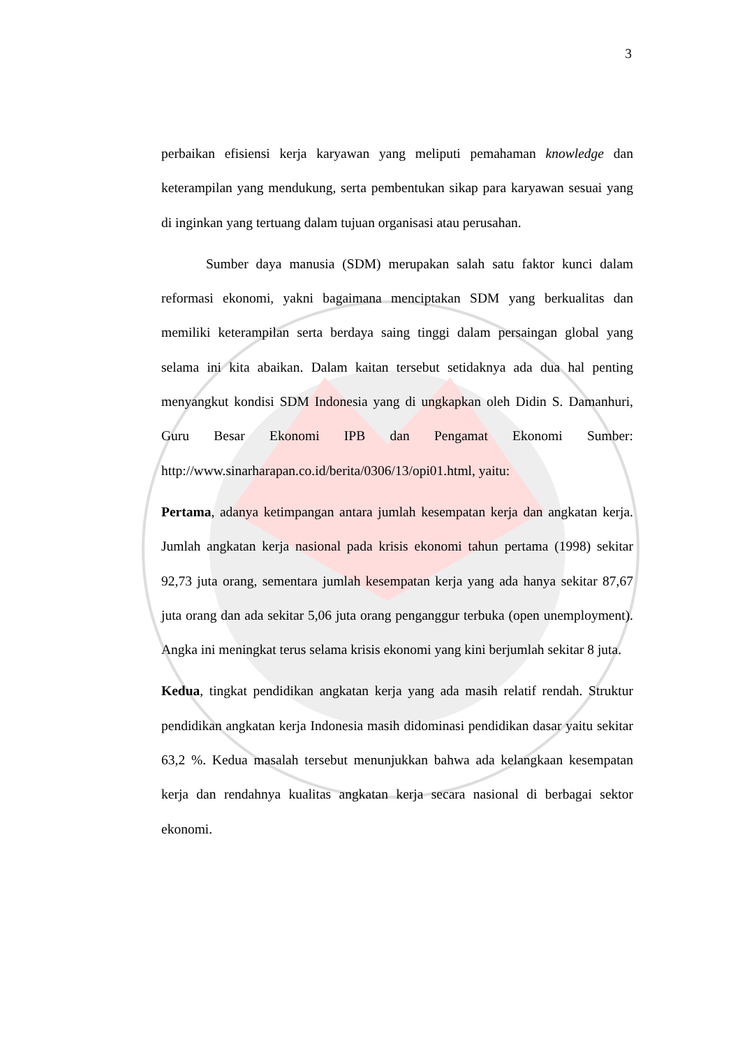3
perbaikan efisiensi kerja karyawan yang meliputi pemahaman knowledge dan keterampilan yang mendukung, serta pembentukan sikap para karyawan sesuai yang di inginkan yang tertuang dalam tujuan organisasi atau perusahan.
Sumber daya manusia (SDM) merupakan salah satu faktor kunci dalam reformasi ekonomi, yakni bagaimana menciptakan SDM yang berkualitas dan memiliki keterampilan serta berdaya saing tinggi dalam persaingan global yang selama ini kita abaikan. Dalam kaitan tersebut setidaknya ada dua hal penting menyangkut kondisi SDM Indonesia yang di ungkapkan oleh Didin S. Damanhuri, Guru Besar Ekonomi IPB dan Pengamat Ekonomi Sumber: http://www.sinarharapan.co.id/berita/0306/13/opi01.html, yaitu:
Pertama, adanya ketimpangan antara jumlah kesempatan kerja dan angkatan kerja. Jumlah angkatan kerja nasional pada krisis ekonomi tahun pertama (1998) sekitar 92,73 juta orang, sementara jumlah kesempatan kerja yang ada hanya sekitar 87,67 juta orang dan ada sekitar 5,06 juta orang penganggur terbuka (open unemployment). Angka ini meningkat terus selama krisis ekonomi yang kini berjumlah sekitar 8 juta.
Kedua, tingkat pendidikan angkatan kerja yang ada masih relatif rendah. Struktur pendidikan angkatan kerja Indonesia masih didominasi pendidikan dasar yaitu sekitar 63,2 %. Kedua masalah tersebut menunjukkan bahwa ada kelangkaan kesempatan kerja dan rendahnya kualitas angkatan kerja secara nasional di berbagai sektor ekonomi.